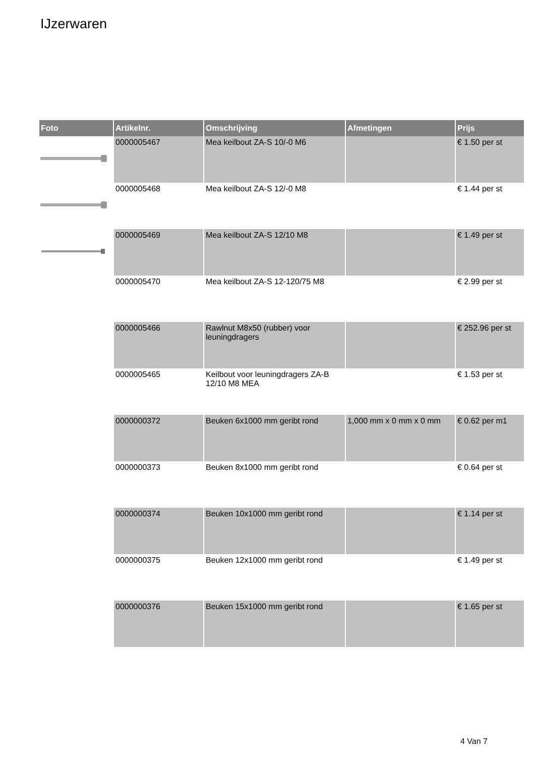IJzerwaren
| Foto | Artikelnr. | Omschrijving | Afmetingen | Prijs |
| --- | --- | --- | --- | --- |
| | 0000005467 | Mea keilbout ZA-S 10/-0 M6 | | € 1.50 per st |
| | 0000005468 | Mea keilbout ZA-S 12/-0 M8 | | € 1.44 per st |
| | 0000005469 | Mea keilbout ZA-S 12/10 M8 | | € 1.49 per st |
| | 0000005470 | Mea keilbout ZA-S 12-120/75 M8 | | € 2.99 per st |
| | 0000005466 | Rawlnut M8x50 (rubber) voor leuningdragers | | € 252.96 per st |
| | 0000005465 | Keilbout voor leuningdragers ZA-B 12/10 M8 MEA | | € 1.53 per st |
| | 0000000372 | Beuken 6x1000 mm geribt rond | 1,000 mm x 0 mm x 0 mm | € 0.62 per m1 |
| | 0000000373 | Beuken 8x1000 mm geribt rond | | € 0.64 per st |
| | 0000000374 | Beuken 10x1000 mm geribt rond | | € 1.14 per st |
| | 0000000375 | Beuken 12x1000 mm geribt rond | | € 1.49 per st |
| | 0000000376 | Beuken 15x1000 mm geribt rond | | € 1.65 per st |
4 Van 7